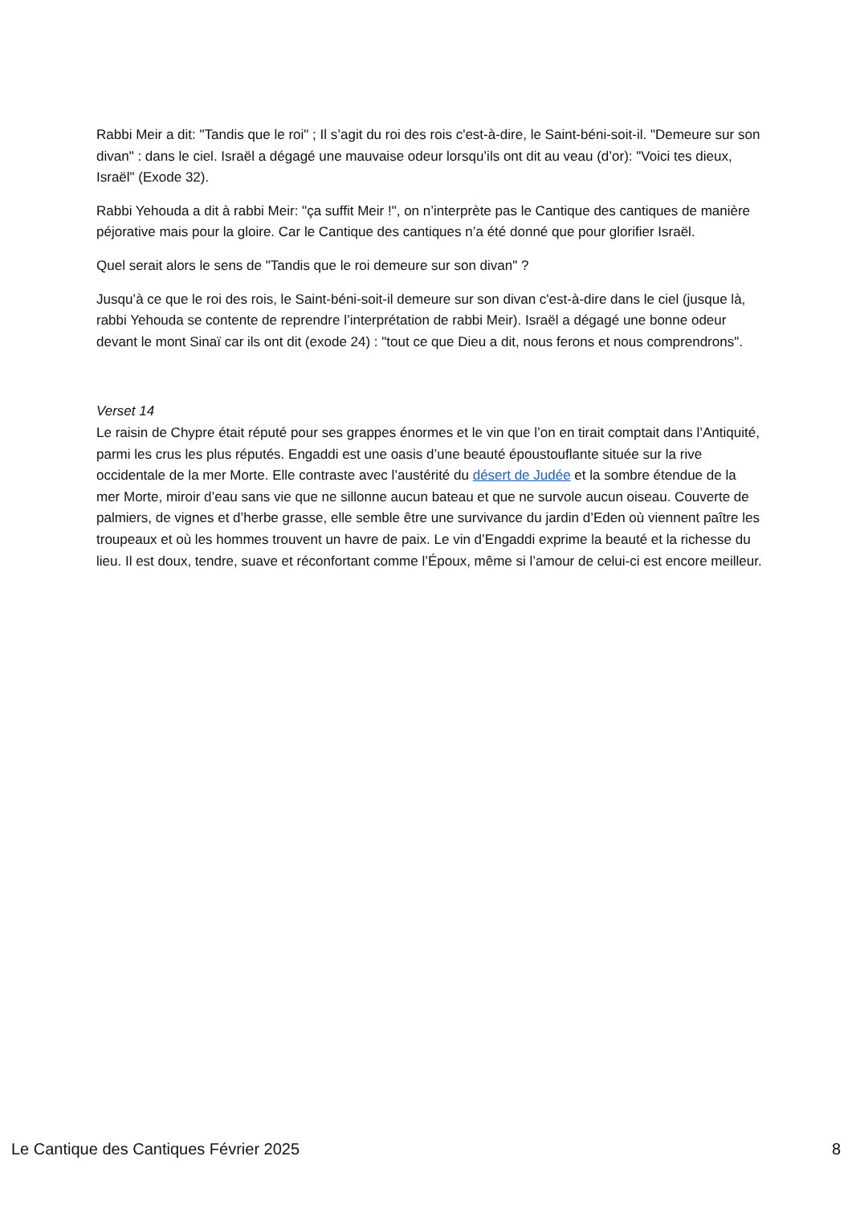Rabbi Meir a dit: "Tandis que le roi" ; Il s’agit du roi des rois c'est-à-dire, le Saint-béni-soit-il. "Demeure sur son divan" : dans le ciel. Israël a dégagé une mauvaise odeur lorsqu’ils ont dit au veau (d’or): "Voici tes dieux, Israël" (Exode 32).
Rabbi Yehouda a dit à rabbi Meir: "ça suffit Meir !", on n’interprète pas le Cantique des cantiques de manière péjorative mais pour la gloire. Car le Cantique des cantiques n’a été donné que pour glorifier Israël.
Quel serait alors le sens de "Tandis que le roi demeure sur son divan" ?
Jusqu’à ce que le roi des rois, le Saint-béni-soit-il demeure sur son divan c'est-à-dire dans le ciel (jusque là, rabbi Yehouda se contente de reprendre l’interprétation de rabbi Meir). Israël a dégagé une bonne odeur devant le mont Sinaï car ils ont dit (exode 24) : "tout ce que Dieu a dit, nous ferons et nous comprendrons".
Verset 14
Le raisin de Chypre était réputé pour ses grappes énormes et le vin que l’on en tirait comptait dans l’Antiquité, parmi les crus les plus réputés. Engaddi est une oasis d’une beauté époustouflante située sur la rive occidentale de la mer Morte. Elle contraste avec l’austérité du désert de Judée et la sombre étendue de la mer Morte, miroir d’eau sans vie que ne sillonne aucun bateau et que ne survole aucun oiseau. Couverte de palmiers, de vignes et d’herbe grasse, elle semble être une survivance du jardin d’Eden où viennent paître les troupeaux et où les hommes trouvent un havre de paix. Le vin d’Engaddi exprime la beauté et la richesse du lieu. Il est doux, tendre, suave et réconfortant comme l’Époux, même si l’amour de celui-ci est encore meilleur.
Le Cantique des Cantiques Février 2025 8